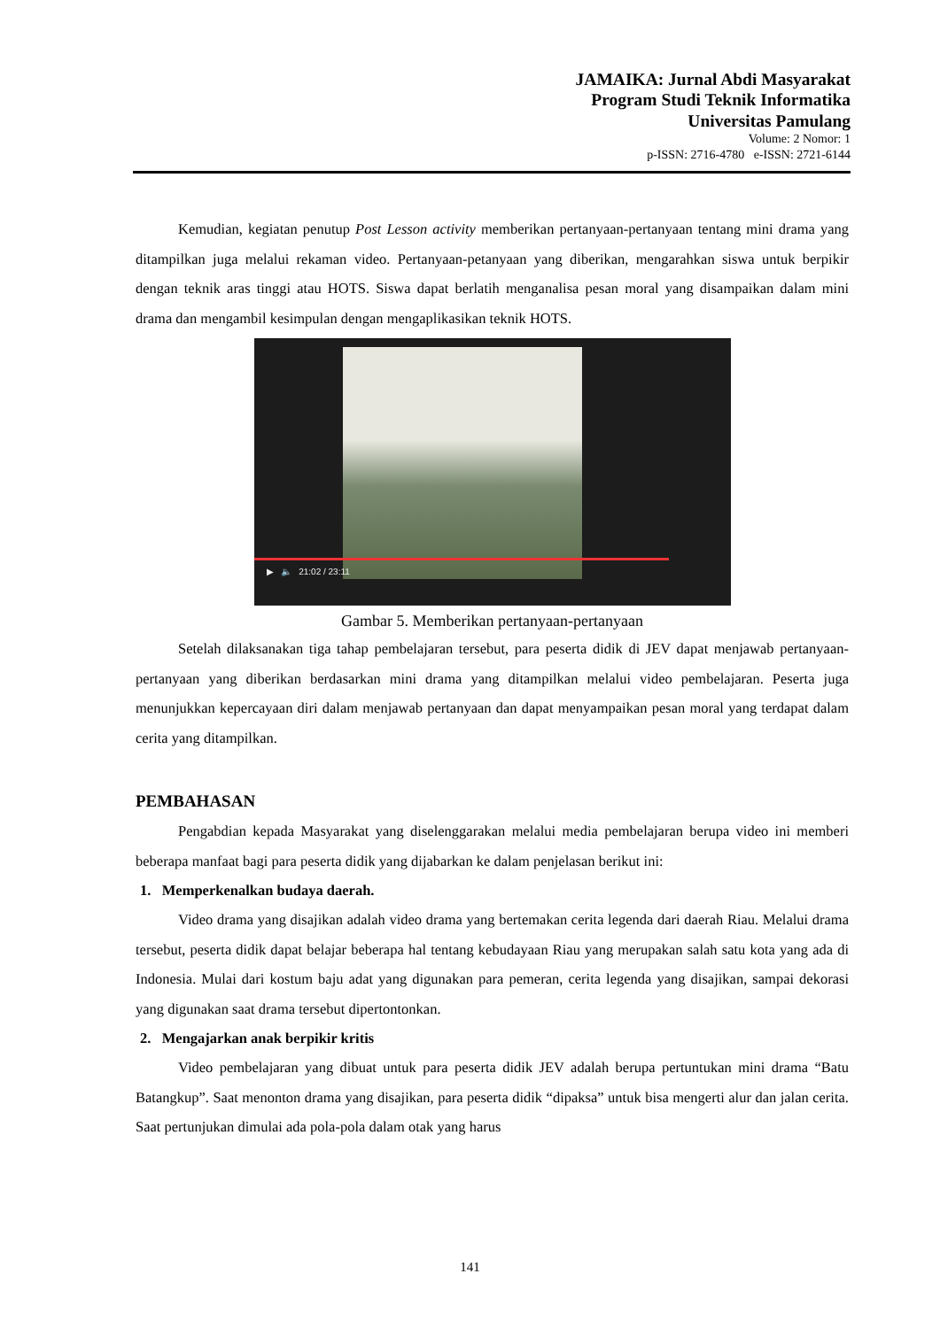JAMAIKA: Jurnal Abdi Masyarakat
Program Studi Teknik Informatika
Universitas Pamulang
Volume: 2 Nomor: 1
p-ISSN: 2716-4780 e-ISSN: 2721-6144
Kemudian, kegiatan penutup Post Lesson activity memberikan pertanyaan-pertanyaan tentang mini drama yang ditampilkan juga melalui rekaman video. Pertanyaan-petanyaan yang diberikan, mengarahkan siswa untuk berpikir dengan teknik aras tinggi atau HOTS. Siswa dapat berlatih menganalisa pesan moral yang disampaikan dalam mini drama dan mengambil kesimpulan dengan mengaplikasikan teknik HOTS.
▶ 🔈 21:02 / 23:11
Gambar 5. Memberikan pertanyaan-pertanyaan
Setelah dilaksanakan tiga tahap pembelajaran tersebut, para peserta didik di JEV dapat menjawab pertanyaan-pertanyaan yang diberikan berdasarkan mini drama yang ditampilkan melalui video pembelajaran. Peserta juga menunjukkan kepercayaan diri dalam menjawab pertanyaan dan dapat menyampaikan pesan moral yang terdapat dalam cerita yang ditampilkan.
PEMBAHASAN
Pengabdian kepada Masyarakat yang diselenggarakan melalui media pembelajaran berupa video ini memberi beberapa manfaat bagi para peserta didik yang dijabarkan ke dalam penjelasan berikut ini:
1. Memperkenalkan budaya daerah.
Video drama yang disajikan adalah video drama yang bertemakan cerita legenda dari daerah Riau. Melalui drama tersebut, peserta didik dapat belajar beberapa hal tentang kebudayaan Riau yang merupakan salah satu kota yang ada di Indonesia. Mulai dari kostum baju adat yang digunakan para pemeran, cerita legenda yang disajikan, sampai dekorasi yang digunakan saat drama tersebut dipertontonkan.
2. Mengajarkan anak berpikir kritis
Video pembelajaran yang dibuat untuk para peserta didik JEV adalah berupa pertuntukan mini drama “Batu Batangkup”. Saat menonton drama yang disajikan, para peserta didik “dipaksa” untuk bisa mengerti alur dan jalan cerita. Saat pertunjukan dimulai ada pola-pola dalam otak yang harus
141